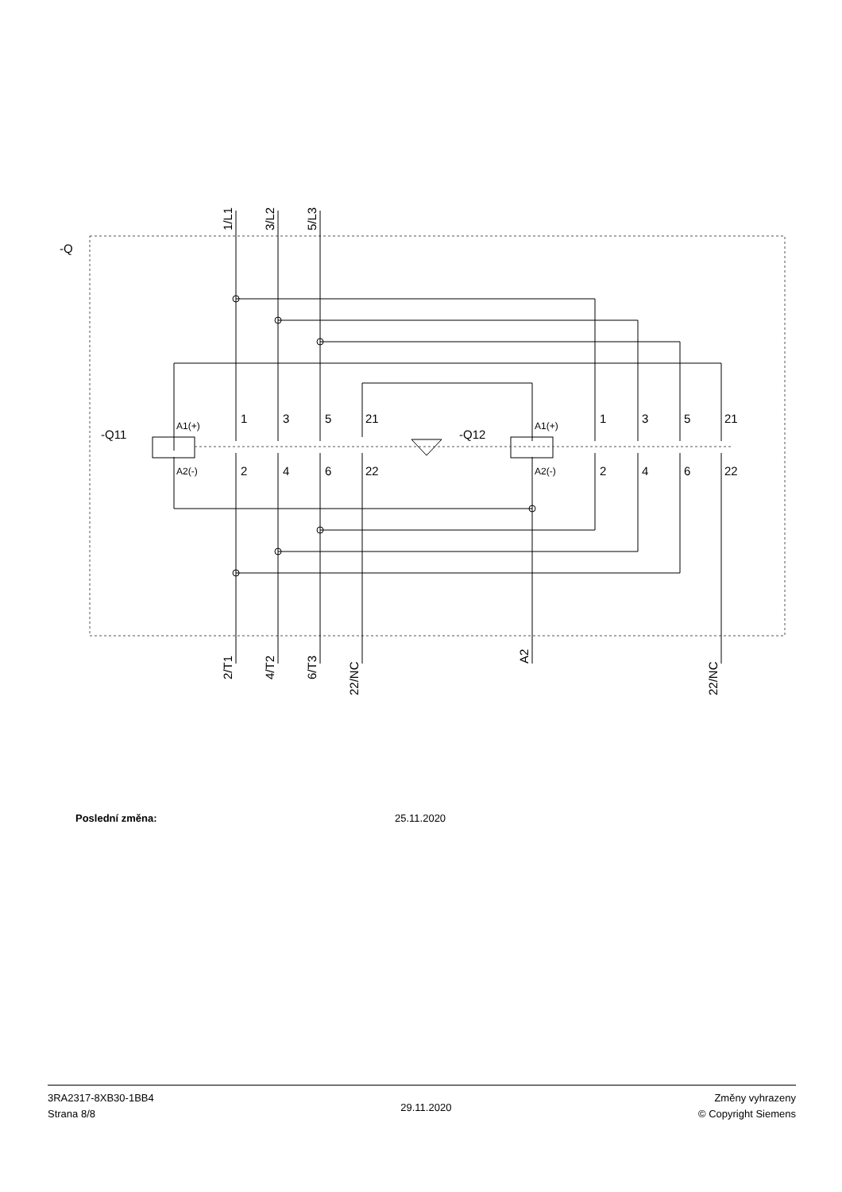-Q
-Q11
-Q12
1
3
5
21
1
3
5
21
2
4
6
22
2
4
6
22
A1(+)
A2(-)
A1(+)
A2(-)
1/L1
3/L2
5/L3
2/T1
4/T2
6/T3
22/NC
A2
22/NC
Poslední změna: 25.11.2020
3RA2317-8XB30-1BB4
Strana 8/8
29.11.2020
Změny vyhrazeny
© Copyright Siemens